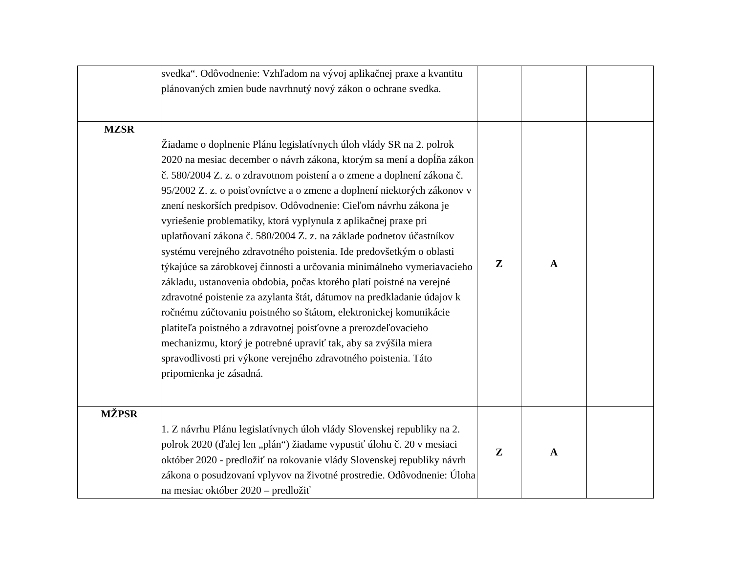| | svedka“. Odôvodnenie: Vzhľadom na vývoj aplikačnej praxe a kvantitu plánovaných zmien bude navrhnutý nový zákon o ochrane svedka. | | | |
| MZSR | Žiadame o doplnenie Plánu legislatívnych úloh vlády SR na 2. polrok 2020 na mesiac december o návrh zákona, ktorým sa mení a dopĺňa zákon č. 580/2004 Z. z. o zdravotnom poistení a o zmene a doplnení zákona č. 95/2002 Z. z. o poisťovníctve a o zmene a doplnení niektorých zákonov v znení neskorších predpisov. Odôvodnenie: Cieľom návrhu zákona je vyriešenie problematiky, ktorá vyplynula z aplikačnej praxe pri uplatňovaní zákona č. 580/2004 Z. z. na základe podnetov účastníkov systému verejného zdravotného poistenia. Ide predovšetkým o oblasti týkajúce sa zárobkovej činnosti a určovania minimálneho vymeriavacieho základu, ustanovenia obdobia, počas ktorého platí poistné na verejné zdravotné poistenie za azylanta štát, dátumov na predkladanie údajov k ročnému zúčtovaniu poistného so štátom, elektronickej komunikácie platiteľa poistného a zdravotnej poisťovne a prerozdeľovacieho mechanizmu, ktorý je potrebné upraviť tak, aby sa zvýšila miera spravodlivosti pri výkone verejného zdravotného poistenia. Táto pripomienka je zásadná. | Z | A | |
| MŽPSR | 1. Z návrhu Plánu legislatívnych úloh vlády Slovenskej republiky na 2. polrok 2020 (ďalej len „plán“) žiadame vypustiť úlohu č. 20 v mesiaci október 2020 - predložiť na rokovanie vlády Slovenskej republiky návrh zákona o posudzovaní vplyvov na životné prostredie. Odôvodnenie: Úloha na mesiac október 2020 – predložiť | Z | A | |